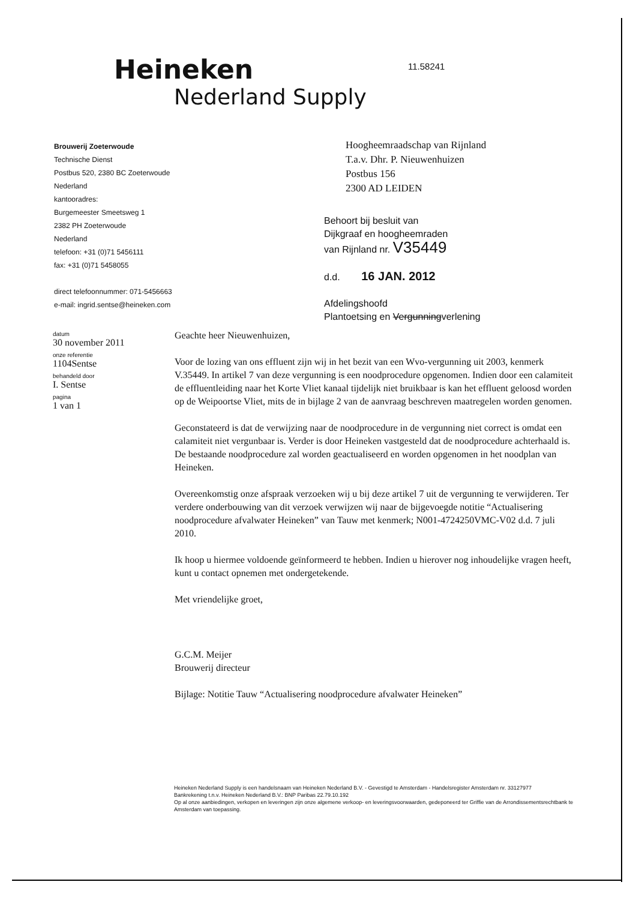Heineken
Nederland Supply
11.58241
Brouwerij Zoeterwoude
Technische Dienst
Postbus 520, 2380 BC Zoeterwoude
Nederland
kantooradres:
Burgemeester Smeetsweg 1
2382 PH Zoeterwoude
Nederland
telefoon: +31 (0)71 5456111
fax: +31 (0)71 5458055
direct telefoonnummer: 071-5456663
e-mail: ingrid.sentse@heineken.com
Hoogheemraadschap van Rijnland
T.a.v. Dhr. P. Nieuwenhuizen
Postbus 156
2300 AD LEIDEN
Behoort bij besluit van
Dijkgraaf en hoogheemraden
van Rijnland nr. V35449
d.d. 16 JAN. 2012
Afdelingshoofd
Plantoetsing en Vergunningverlening
datum
30 november 2011
onze referentie
1104Sentse
behandeld door
I. Sentse
pagina
1 van 1
Geachte heer Nieuwenhuizen,
Voor de lozing van ons effluent zijn wij in het bezit van een Wvo-vergunning uit 2003, kenmerk V.35449. In artikel 7 van deze vergunning is een noodprocedure opgenomen. Indien door een calamiteit de effluentleiding naar het Korte Vliet kanaal tijdelijk niet bruikbaar is kan het effluent geloosd worden op de Weipoortse Vliet, mits de in bijlage 2 van de aanvraag beschreven maatregelen worden genomen.
Geconstateerd is dat de verwijzing naar de noodprocedure in de vergunning niet correct is omdat een calamiteit niet vergunbaar is. Verder is door Heineken vastgesteld dat de noodprocedure achterhaald is. De bestaande noodprocedure zal worden geactualiseerd en worden opgenomen in het noodplan van Heineken.
Overeenkomstig onze afspraak verzoeken wij u bij deze artikel 7 uit de vergunning te verwijderen. Ter verdere onderbouwing van dit verzoek verwijzen wij naar de bijgevoegde notitie “Actualisering noodprocedure afvalwater Heineken” van Tauw met kenmerk; N001-4724250VMC-V02 d.d. 7 juli 2010.
Ik hoop u hiermee voldoende geïnformeerd te hebben. Indien u hierover nog inhoudelijke vragen heeft, kunt u contact opnemen met ondergetekende.
Met vriendelijke groet,
G.C.M. Meijer
Brouwerij directeur
Bijlage: Notitie Tauw “Actualisering noodprocedure afvalwater Heineken”
Heineken Nederland Supply is een handelsnaam van Heineken Nederland B.V. - Gevestigd te Amsterdam - Handelsregister Amsterdam nr. 33127977
Bankrekening t.n.v. Heineken Nederland B.V.: BNP Paribas 22.79.10.192
Op al onze aanbiedingen, verkopen en leveringen zijn onze algemene verkoop- en leveringsvoorwaarden, gedeponeerd ter Griffie van de Arrondissementsrechtbank te Amsterdam van toepassing.